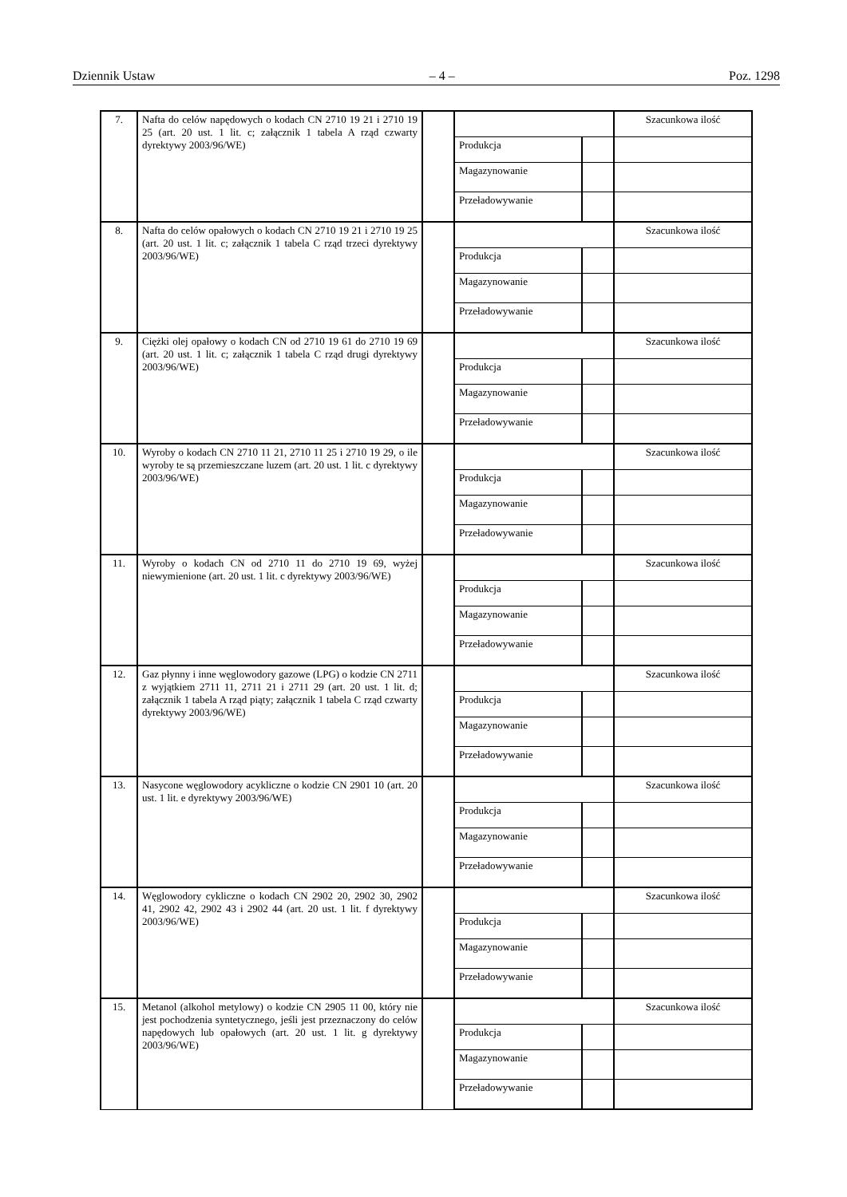Dziennik Ustaw – 4 – Poz. 1298
| 7. | Nafta do celów napędowych o kodach CN 2710 19 21 i 2710 19 25 (art. 20 ust. 1 lit. c; załącznik 1 tabela A rząd czwarty dyrektywy 2003/96/WE) | | | | Szacunkowa ilość |
| | | | Produkcja | | |
| | | | Magazynowanie | | |
| | | | Przeładowywanie | | |
| 8. | Nafta do celów opałowych o kodach CN 2710 19 21 i 2710 19 25 (art. 20 ust. 1 lit. c; załącznik 1 tabela C rząd trzeci dyrektywy 2003/96/WE) | | | | Szacunkowa ilość |
| | | | Produkcja | | |
| | | | Magazynowanie | | |
| | | | Przeładowywanie | | |
| 9. | Ciężki olej opałowy o kodach CN od 2710 19 61 do 2710 19 69 (art. 20 ust. 1 lit. c; załącznik 1 tabela C rząd drugi dyrektywy 2003/96/WE) | | | | Szacunkowa ilość |
| | | | Produkcja | | |
| | | | Magazynowanie | | |
| | | | Przeładowywanie | | |
| 10. | Wyroby o kodach CN 2710 11 21, 2710 11 25 i 2710 19 29, o ile wyroby te są przemieszczane luzem (art. 20 ust. 1 lit. c dyrektywy 2003/96/WE) | | | | Szacunkowa ilość |
| | | | Produkcja | | |
| | | | Magazynowanie | | |
| | | | Przeładowywanie | | |
| 11. | Wyroby o kodach CN od 2710 11 do 2710 19 69, wyżej niewymienione (art. 20 ust. 1 lit. c dyrektywy 2003/96/WE) | | | | Szacunkowa ilość |
| | | | Produkcja | | |
| | | | Magazynowanie | | |
| | | | Przeładowywanie | | |
| 12. | Gaz płynny i inne węglowodory gazowe (LPG) o kodzie CN 2711 z wyjątkiem 2711 11, 2711 21 i 2711 29 (art. 20 ust. 1 lit. d; załącznik 1 tabela A rząd piąty; załącznik 1 tabela C rząd czwarty dyrektywy 2003/96/WE) | | | | Szacunkowa ilość |
| | | | Produkcja | | |
| | | | Magazynowanie | | |
| | | | Przeładowywanie | | |
| 13. | Nasycone węglowodory acykliczne o kodzie CN 2901 10 (art. 20 ust. 1 lit. e dyrektywy 2003/96/WE) | | | | Szacunkowa ilość |
| | | | Produkcja | | |
| | | | Magazynowanie | | |
| | | | Przeładowywanie | | |
| 14. | Węglowodory cykliczne o kodach CN 2902 20, 2902 30, 2902 41, 2902 42, 2902 43 i 2902 44 (art. 20 ust. 1 lit. f dyrektywy 2003/96/WE) | | | | Szacunkowa ilość |
| | | | Produkcja | | |
| | | | Magazynowanie | | |
| | | | Przeładowywanie | | |
| 15. | Metanol (alkohol metylowy) o kodzie CN 2905 11 00, który nie jest pochodzenia syntetycznego, jeśli jest przeznaczony do celów napędowych lub opałowych (art. 20 ust. 1 lit. g dyrektywy 2003/96/WE) | | | | Szacunkowa ilość |
| | | | Produkcja | | |
| | | | Magazynowanie | | |
| | | | Przeładowywanie | | |